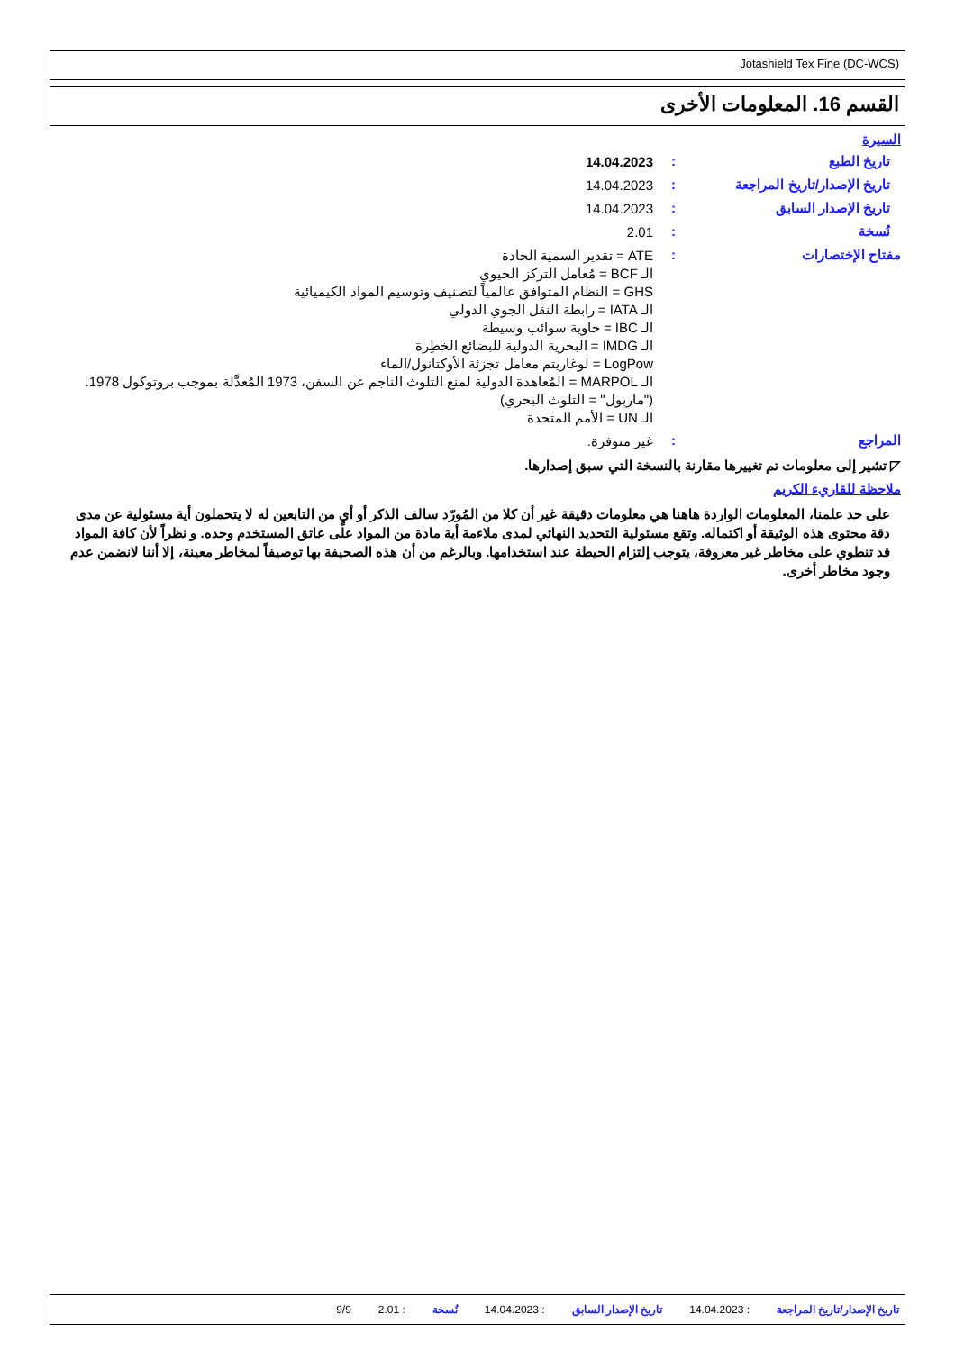Jotashield Tex Fine (DC-WCS)
القسم 16. المعلومات الأخرى
السيرة
تاريخ الطبع :
14.04.2023
تاريخ الإصدار/تاريخ المراجعة
:
14.04.2023
تاريخ الإصدار السابق :
14.04.2023
نُسخة :
2.01
مفتاح الإختصارات :
ATE = تقدير السمية الحادة
الـ BCF = مُعامل التركز الحيوي
GHS = النظام المتوافق عالمياً لتصنيف وتوسيم المواد الكيميائية
الـ IATA = رابطة النقل الجوي الدولي
الـ IBC = حاوية سوائب وسيطة
الـ IMDG = البحرية الدولية للبضائع الخطِرة
LogPow = لوغاريتم معامل تجزئة الأوكتانول/الماء
الـ MARPOL = المُعاهدة الدولية لمنع التلوث الناجم عن السفن، 1973 المُعدَّلة بموجب بروتوكول 1978.
("ماربول" = التلوث البحري)
الـ UN = الأمم المتحدة
المراجع :
غير متوفرة.
◸ تشير إلى معلومات تم تغييرها مقارنة بالنسخة التي سبق إصدارها.
ملاحظة للقاريء الكريم
على حد علمنا، المعلومات الواردة هاهنا هي معلومات دقيقة غير أن كلا من المُورّد سالف الذكر أو أيٍ من التابعين له لا يتحملون أية مسئولية عن مدى دقة محتوى هذه الوثيقة أو اكتماله. وتقع مسئولية التحديد النهائي لمدى ملاءمة أية مادة من المواد على عاتق المستخدم وحده. و نظراً لأن كافة المواد قد تنطوي على مخاطر غير معروفة، يتوجب إلتزام الحيطة عند استخدامها. وبالرغم من أن هذه الصحيفة بها توصيفاً لمخاطر معينة، إلا أننا لانضمن عدم وجود مخاطر أخرى.
تاريخ الإصدار/تاريخ المراجعة: 14.04.2023 تاريخ الإصدار السابق: 14.04.2023 نُسخة: 2.01 9/9